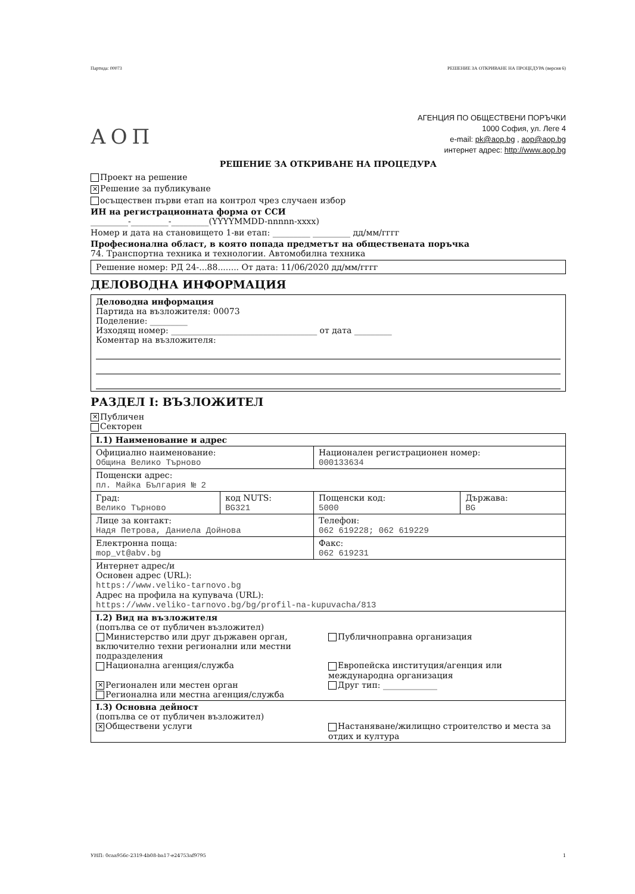Партида: 00073 РЕШЕНИЕ ЗА ОТКРИВАНЕ НА ПРОЦЕДУРА (версия 6)
АОП
АГЕНЦИЯ ПО ОБЩЕСТВЕНИ ПОРЪЧКИ
1000 София, ул. Леге 4
e-mail: pk@aop.bg , aop@aop.bg
интернет адрес: http://www.aop.bg
РЕШЕНИЕ ЗА ОТКРИВАНЕ НА ПРОЦЕДУРА
Проект на решение
✕ Решение за публикуване
осъществен първи етап на контрол чрез случаен избор
ИН на регистрационната форма от ССИ
_________-_________-_________(YYYYMMDD-nnnnn-xxxx)
Номер и дата на становището 1-ви етап: _________ _________ дд/мм/гггг
Професионална област, в която попада предметът на обществената поръчка
74. Транспортна техника и технологии. Автомобилна техника
Решение номер: РД 24-...88........ От дата: 11/06/2020 дд/мм/гггг
ДЕЛОВОДНА ИНФОРМАЦИЯ
Деловодна информация
Партида на възложителя: 00073
Поделение: _________
Изходящ номер: ___________________________________ от дата _________
Коментар на възложителя:
РАЗДЕЛ I: ВЪЗЛОЖИТЕЛ
✕ Публичен
Секторен
| I.1) Наименование и адрес | | | |
| Официално наименование: Община Велико Търново | | Национален регистрационен номер: 000133634 | |
| Пощенски адрес: пл. Майка България № 2 | | | |
| Град: Велико Търново | код NUTS: BG321 | Пощенски код: 5000 | Държава: BG |
| Лице за контакт: Надя Петрова, Даниела Дойнова | | Телефон: 062 619228; 062 619229 | |
| Електронна поща: mop_vt@abv.bg | | Факс: 062 619231 | |
| Интернет адрес/и Основен адрес (URL): https://www.veliko-tarnovo.bg Адрес на профила на купувача (URL): https://www.veliko-tarnovo.bg/bg/profil-na-kupuvacha/813 | | | |
| I.2) Вид на възложителя (попълва се от публичен възложител) Министерство или друг държавен орган, включително техни регионални или местни подразделения Публичноправна организация Национална агенция/служба Европейска институция/агенция или международна организация ✕ Регионален или местен орган Регионална или местна агенция/служба Друг тип: _____________ | | | |
| I.3) Основна дейност (попълва се от публичен възложител) ✕ Обществени услуги Настаняване/жилищно строителство и места за отдих и култура | | | |
УНП: 0caa956c-2319-4b08-ba17-e24753af9795 1